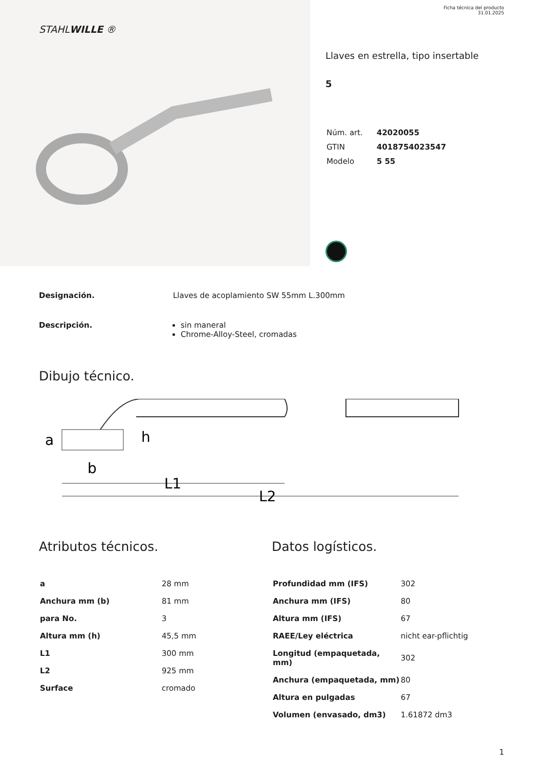STAHLWILLE ®
Ficha técnica del producto
31.01.2025
Llaves en estrella, tipo insertable
5
| Núm. art. | 42020055 |
| GTIN | 4018754023547 |
| Modelo | 5 55 |
Designación. Llaves de acoplamiento SW 55mm L.300mm
Descripción. sin maneral
Chrome-Alloy-Steel, cromadas
Dibujo técnico.
a
b
h
L1
L2
Atributos técnicos.
| a | 28 mm |
| Anchura mm (b) | 81 mm |
| para No. | 3 |
| Altura mm (h) | 45,5 mm |
| L1 | 300 mm |
| L2 | 925 mm |
| Surface | cromado |
Datos logísticos.
| Profundidad mm (IFS) | 302 |
| Anchura mm (IFS) | 80 |
| Altura mm (IFS) | 67 |
| RAEE/Ley eléctrica | nicht ear-pflichtig |
| Longitud (empaquetada, mm) | 302 |
| Anchura (empaquetada, mm) | 80 |
| Altura en pulgadas | 67 |
| Volumen (envasado, dm3) | 1.61872 dm3 |
1